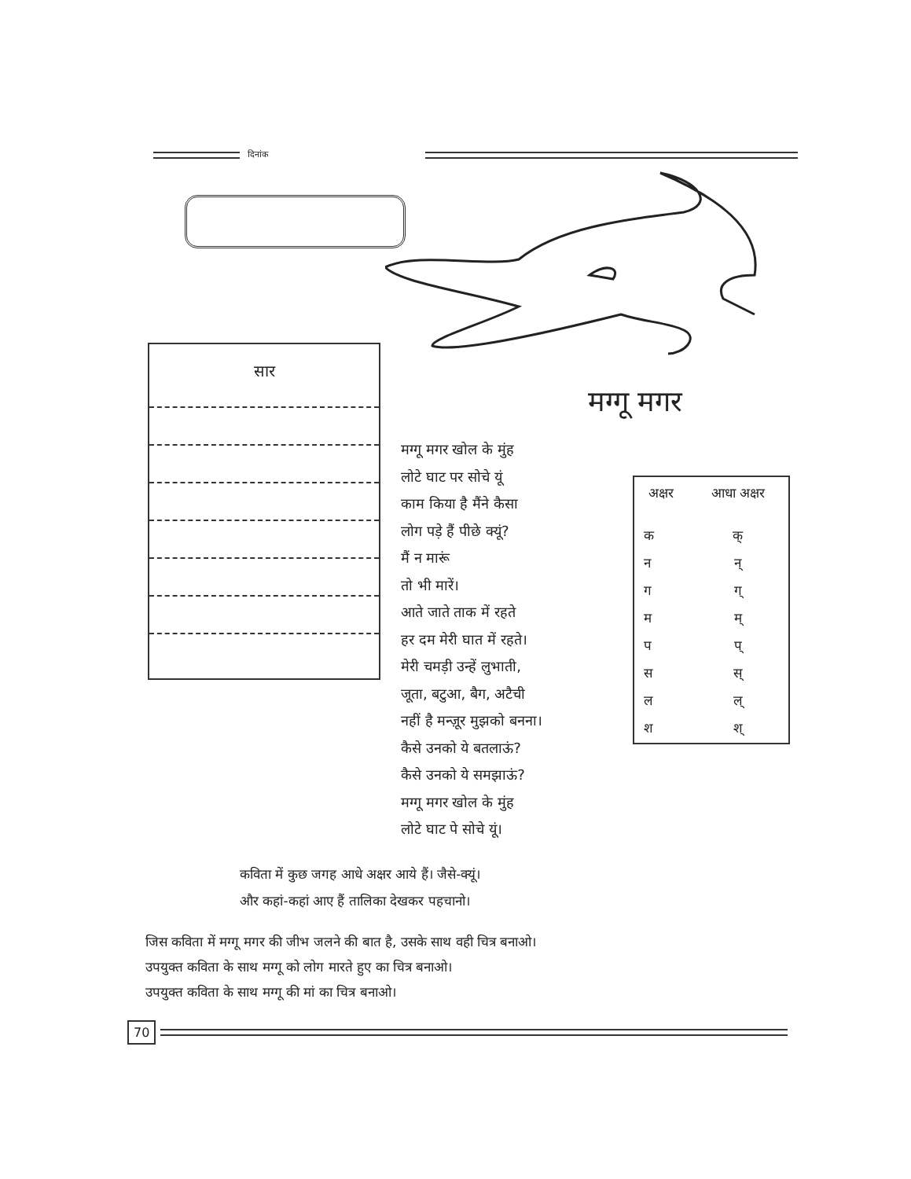दिनांक
सार
मग्गू मगर
मग्गू मगर खोल के मुंह
लोटे घाट पर सोचे यूं
काम किया है मैंने कैसा
लोग पड़े हैं पीछे क्यूं?
मैं न मारूं
तो भी मारें।
आते जाते ताक में रहते
हर दम मेरी घात में रहते।
मेरी चमड़ी उन्हें लुभाती,
जूता, बटुआ, बैग, अटैची
नहीं है मन्ज़ूर मुझको बनना।
कैसे उनको ये बतलाऊं?
कैसे उनको ये समझाऊं?
मग्गू मगर खोल के मुंह
लोटे घाट पे सोचे यूं।
| अक्षर | आधा अक्षर |
| --- | --- |
| क | क् |
| न | न् |
| ग | ग् |
| म | म् |
| प | प् |
| स | स् |
| ल | ल् |
| श | श् |
कविता में कुछ जगह आधे अक्षर आये हैं। जैसे-क्यूं।
और कहां-कहां आए हैं तालिका देखकर पहचानो।
जिस कविता में मग्गू मगर की जीभ जलने की बात है, उसके साथ वही चित्र बनाओ।
उपयुक्त कविता के साथ मग्गू को लोग मारते हुए का चित्र बनाओ।
उपयुक्त कविता के साथ मग्गू की मां का चित्र बनाओ।
70